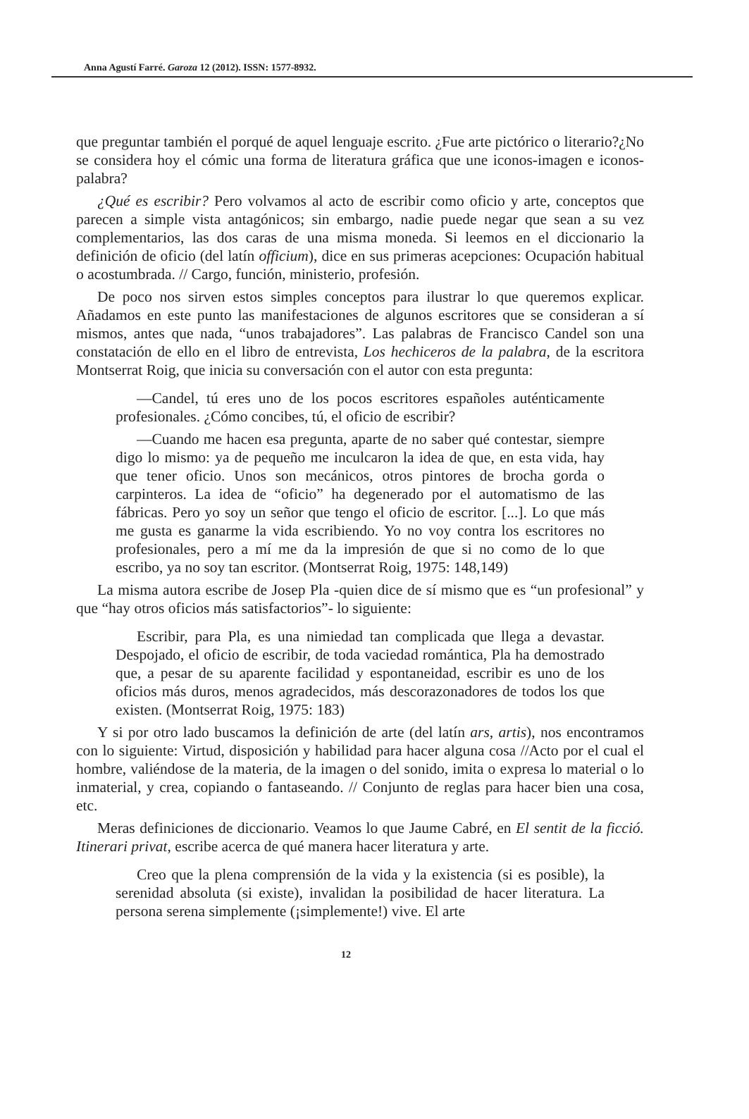Anna Agustí Farré. Garoza 12 (2012). ISSN: 1577-8932.
que preguntar también el porqué de aquel lenguaje escrito. ¿Fue arte pictórico o literario?¿No se considera hoy el cómic una forma de literatura gráfica que une iconos-imagen e iconos-palabra?
¿Qué es escribir? Pero volvamos al acto de escribir como oficio y arte, conceptos que parecen a simple vista antagónicos; sin embargo, nadie puede negar que sean a su vez complementarios, las dos caras de una misma moneda. Si leemos en el diccionario la definición de oficio (del latín officium), dice en sus primeras acepciones: Ocupación habitual o acostumbrada. // Cargo, función, ministerio, profesión.
De poco nos sirven estos simples conceptos para ilustrar lo que queremos explicar. Añadamos en este punto las manifestaciones de algunos escritores que se consideran a sí mismos, antes que nada, “unos trabajadores”. Las palabras de Francisco Candel son una constatación de ello en el libro de entrevista, Los hechiceros de la palabra, de la escritora Montserrat Roig, que inicia su conversación con el autor con esta pregunta:
—Candel, tú eres uno de los pocos escritores españoles auténticamente profesionales. ¿Cómo concibes, tú, el oficio de escribir?
—Cuando me hacen esa pregunta, aparte de no saber qué contestar, siempre digo lo mismo: ya de pequeño me inculcaron la idea de que, en esta vida, hay que tener oficio. Unos son mecánicos, otros pintores de brocha gorda o carpinteros. La idea de “oficio” ha degenerado por el automatismo de las fábricas. Pero yo soy un señor que tengo el oficio de escritor. [...]. Lo que más me gusta es ganarme la vida escribiendo. Yo no voy contra los escritores no profesionales, pero a mí me da la impresión de que si no como de lo que escribo, ya no soy tan escritor. (Montserrat Roig, 1975: 148,149)
La misma autora escribe de Josep Pla -quien dice de sí mismo que es “un profesional” y que “hay otros oficios más satisfactorios”- lo siguiente:
Escribir, para Pla, es una nimiedad tan complicada que llega a devastar. Despojado, el oficio de escribir, de toda vaciedad romántica, Pla ha demostrado que, a pesar de su aparente facilidad y espontaneidad, escribir es uno de los oficios más duros, menos agradecidos, más descorazonadores de todos los que existen. (Montserrat Roig, 1975: 183)
Y si por otro lado buscamos la definición de arte (del latín ars, artis), nos encontramos con lo siguiente: Virtud, disposición y habilidad para hacer alguna cosa //Acto por el cual el hombre, valiéndose de la materia, de la imagen o del sonido, imita o expresa lo material o lo inmaterial, y crea, copiando o fantaseando. // Conjunto de reglas para hacer bien una cosa, etc.
Meras definiciones de diccionario. Veamos lo que Jaume Cabré, en El sentit de la ficció. Itinerari privat, escribe acerca de qué manera hacer literatura y arte.
Creo que la plena comprensión de la vida y la existencia (si es posible), la serenidad absoluta (si existe), invalidan la posibilidad de hacer literatura. La persona serena simplemente (¡simplemente!) vive. El arte
12